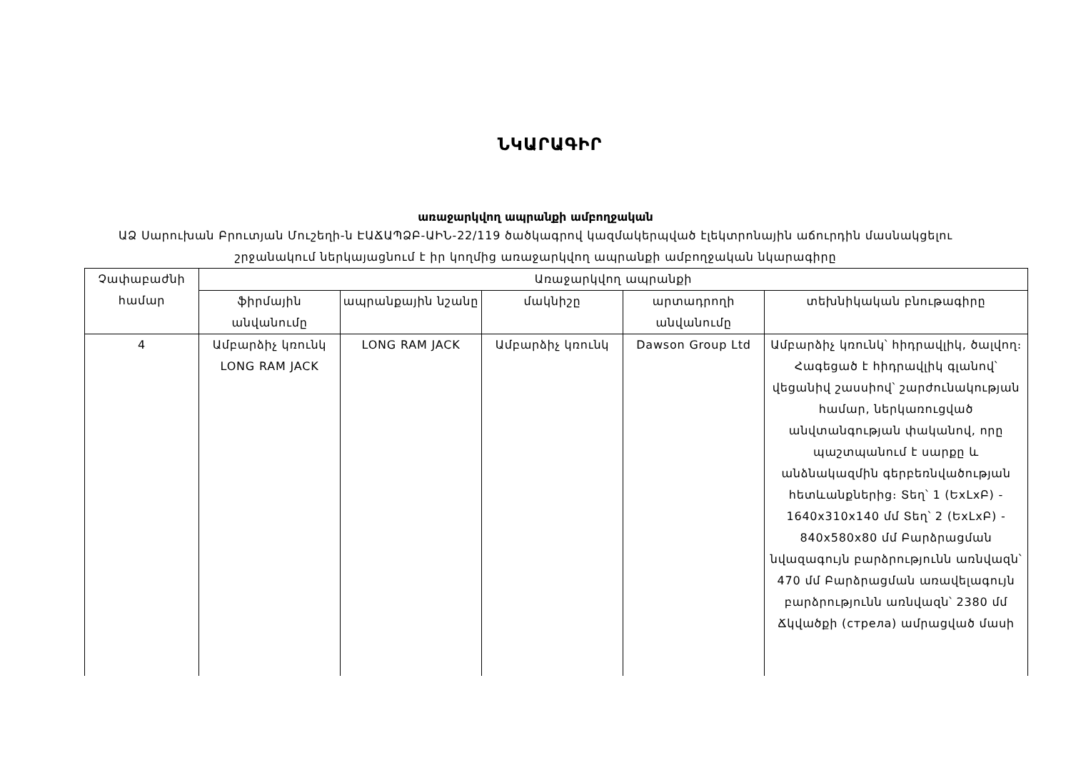ՆԿԱՐԱԳԻՐ
առաջարկվող ապրանքի ամբողջական
ԱՁ Սարուխան Բրուտյան Մուշեղի-ն ԷԱՃԱՊՁԲ-ԱԻՆ-22/119 ծածկագրով կազմակերպված էլեկտրոնային աճուրդին մասնակցելու շրջանակում ներկայացնում է իր կողմից առաջարկվող ապրանքի ամբողջական նկարագիրը
| Չափաբաժնի համար | Առաջարկվող ապրանքի | | | | |
| --- | --- | --- | --- | --- | --- |
| | ֆիրմային անվանումը | ապրանքային նշանը | մակնիշը | արտադրողի անվանումը | տեխնիկական բնութագիրը |
| 4 | Ամբարձիչ կռունկ LONG RAM JACK | LONG RAM JACK | Ամբարձիչ կռունկ | Dawson Group Ltd | Ամբարձիչ կռունկ՝ հիդրավլիկ, ծալվող։ Հագեցած է հիդրավլիկ գլանով՝ վեցանիվ շասսիով՝ շարժունակության համար, ներկառուցված անվտանգության փականով, որը պաշտպանում է սարքը և անձնակազմին գերբեռնվածության հետևանքներից։ Տեղ՝ 1 (ԵxLxԲ) - 1640x310x140 մմ Տեղ՝ 2 (ԵxLxԲ) - 840x580x80 մմ Բարձրացման նվազագույն բարձրությունն առնվազն՝ 470 մմ Բարձրացման առավելագույն բարձրությունն առնվազն՝ 2380 մմ Ճկվածքի (стрела) ամրացված մասի |